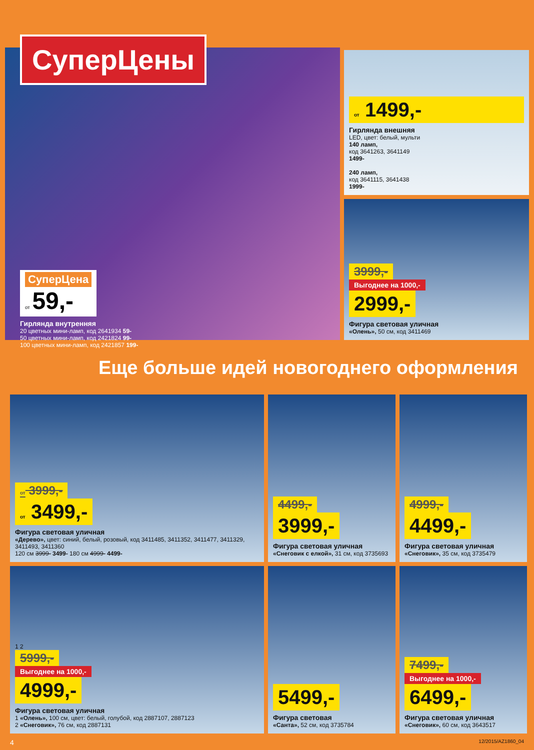СуперЦены
СуперЦена
от 59,-
Гирлянда внутренняя
20 цветных мини-ламп, код 2641934 59-
50 цветных мини-ламп, код 2421824 99-
100 цветных мини-ламп, код 2421857 199-
от 1499,-
Гирлянда внешняя
LED, цвет: белый, мульти
140 ламп,
код 3641263, 3641149
1499-
240 ламп,
код 3641115, 3641438
1999-
3999,-
Выгоднее на 1000,-
2999,-
Фигура световая уличная
«Олень», 50 см, код 3411469
Еще больше идей новогоднего оформления
от 3999,-
от 3499,-
Фигура световая уличная
«Дерево», цвет: синий, белый, розовый, код 3411485, 3411352, 3411477, 3411329, 3411493, 3411360
120 см 3999- 3499- 180 см 4999- 4499-
4499,-
3999,-
Фигура световая уличная
«Снеговик с елкой», 31 см, код 3735693
4999,-
4499,-
Фигура световая уличная
«Снеговик», 35 см, код 3735479
1 2
5999,-
Выгоднее на 1000,-
4999,-
Фигура световая уличная
1 «Олень», 100 см, цвет: белый, голубой, код 2887107, 2887123
2 «Снеговик», 76 см, код 2887131
5499,-
Фигура световая
«Санта», 52 см, код 3735784
7499,-
Выгоднее на 1000,-
6499,-
Фигура световая уличная
«Снеговик», 60 см, код 3643517
4 12/2015/AZ1860_04